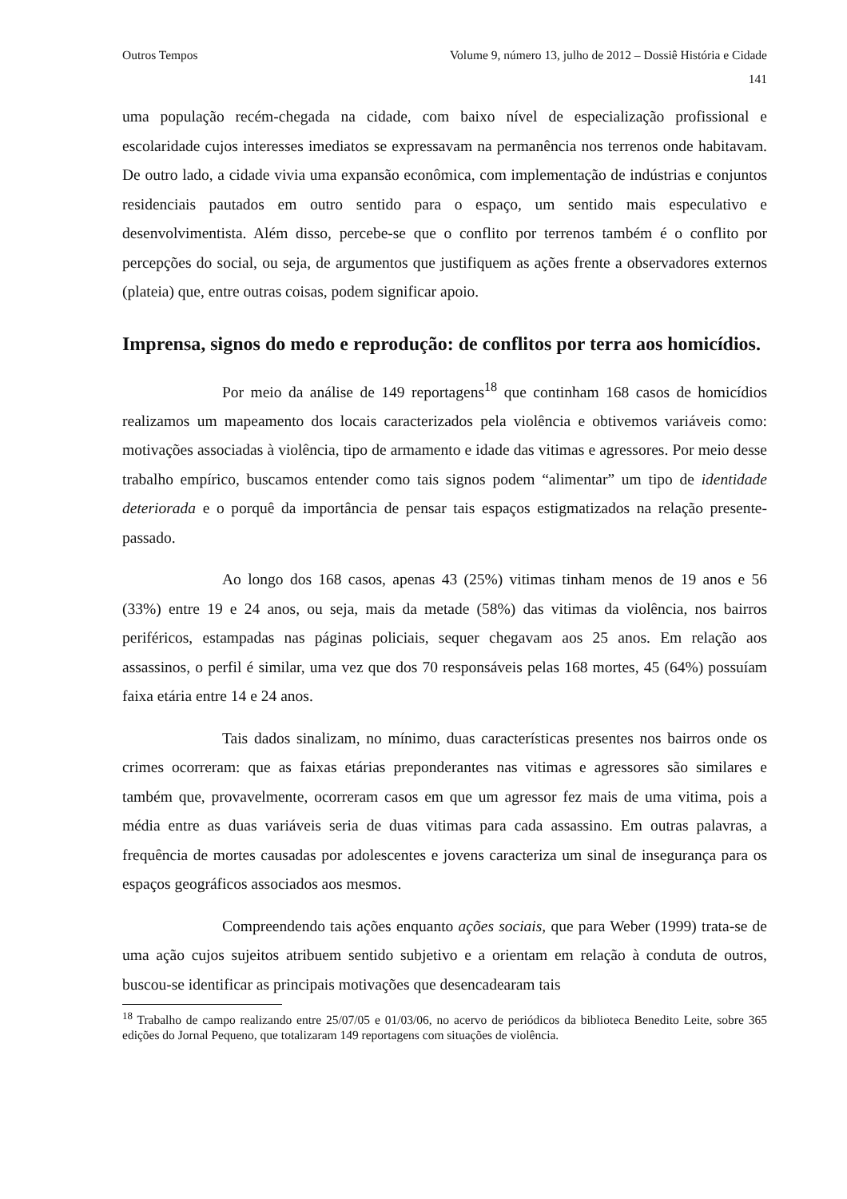Outros Tempos Volume 9, número 13, julho de 2012 – Dossiê História e Cidade
141
uma população recém-chegada na cidade, com baixo nível de especialização profissional e escolaridade cujos interesses imediatos se expressavam na permanência nos terrenos onde habitavam. De outro lado, a cidade vivia uma expansão econômica, com implementação de indústrias e conjuntos residenciais pautados em outro sentido para o espaço, um sentido mais especulativo e desenvolvimentista. Além disso, percebe-se que o conflito por terrenos também é o conflito por percepções do social, ou seja, de argumentos que justifiquem as ações frente a observadores externos (plateia) que, entre outras coisas, podem significar apoio.
Imprensa, signos do medo e reprodução: de conflitos por terra aos homicídios.
Por meio da análise de 149 reportagens<sup>18</sup> que continham 168 casos de homicídios realizamos um mapeamento dos locais caracterizados pela violência e obtivemos variáveis como: motivações associadas à violência, tipo de armamento e idade das vitimas e agressores. Por meio desse trabalho empírico, buscamos entender como tais signos podem “alimentar” um tipo de identidade deteriorada e o porquê da importância de pensar tais espaços estigmatizados na relação presente-passado.
Ao longo dos 168 casos, apenas 43 (25%) vitimas tinham menos de 19 anos e 56 (33%) entre 19 e 24 anos, ou seja, mais da metade (58%) das vitimas da violência, nos bairros periféricos, estampadas nas páginas policiais, sequer chegavam aos 25 anos. Em relação aos assassinos, o perfil é similar, uma vez que dos 70 responsáveis pelas 168 mortes, 45 (64%) possuíam faixa etária entre 14 e 24 anos.
Tais dados sinalizam, no mínimo, duas características presentes nos bairros onde os crimes ocorreram: que as faixas etárias preponderantes nas vitimas e agressores são similares e também que, provavelmente, ocorreram casos em que um agressor fez mais de uma vitima, pois a média entre as duas variáveis seria de duas vitimas para cada assassino. Em outras palavras, a frequência de mortes causadas por adolescentes e jovens caracteriza um sinal de insegurança para os espaços geográficos associados aos mesmos.
Compreendendo tais ações enquanto ações sociais, que para Weber (1999) trata-se de uma ação cujos sujeitos atribuem sentido subjetivo e a orientam em relação à conduta de outros, buscou-se identificar as principais motivações que desencadearam tais
<sup>18</sup> Trabalho de campo realizando entre 25/07/05 e 01/03/06, no acervo de periódicos da biblioteca Benedito Leite, sobre 365 edições do Jornal Pequeno, que totalizaram 149 reportagens com situações de violência.